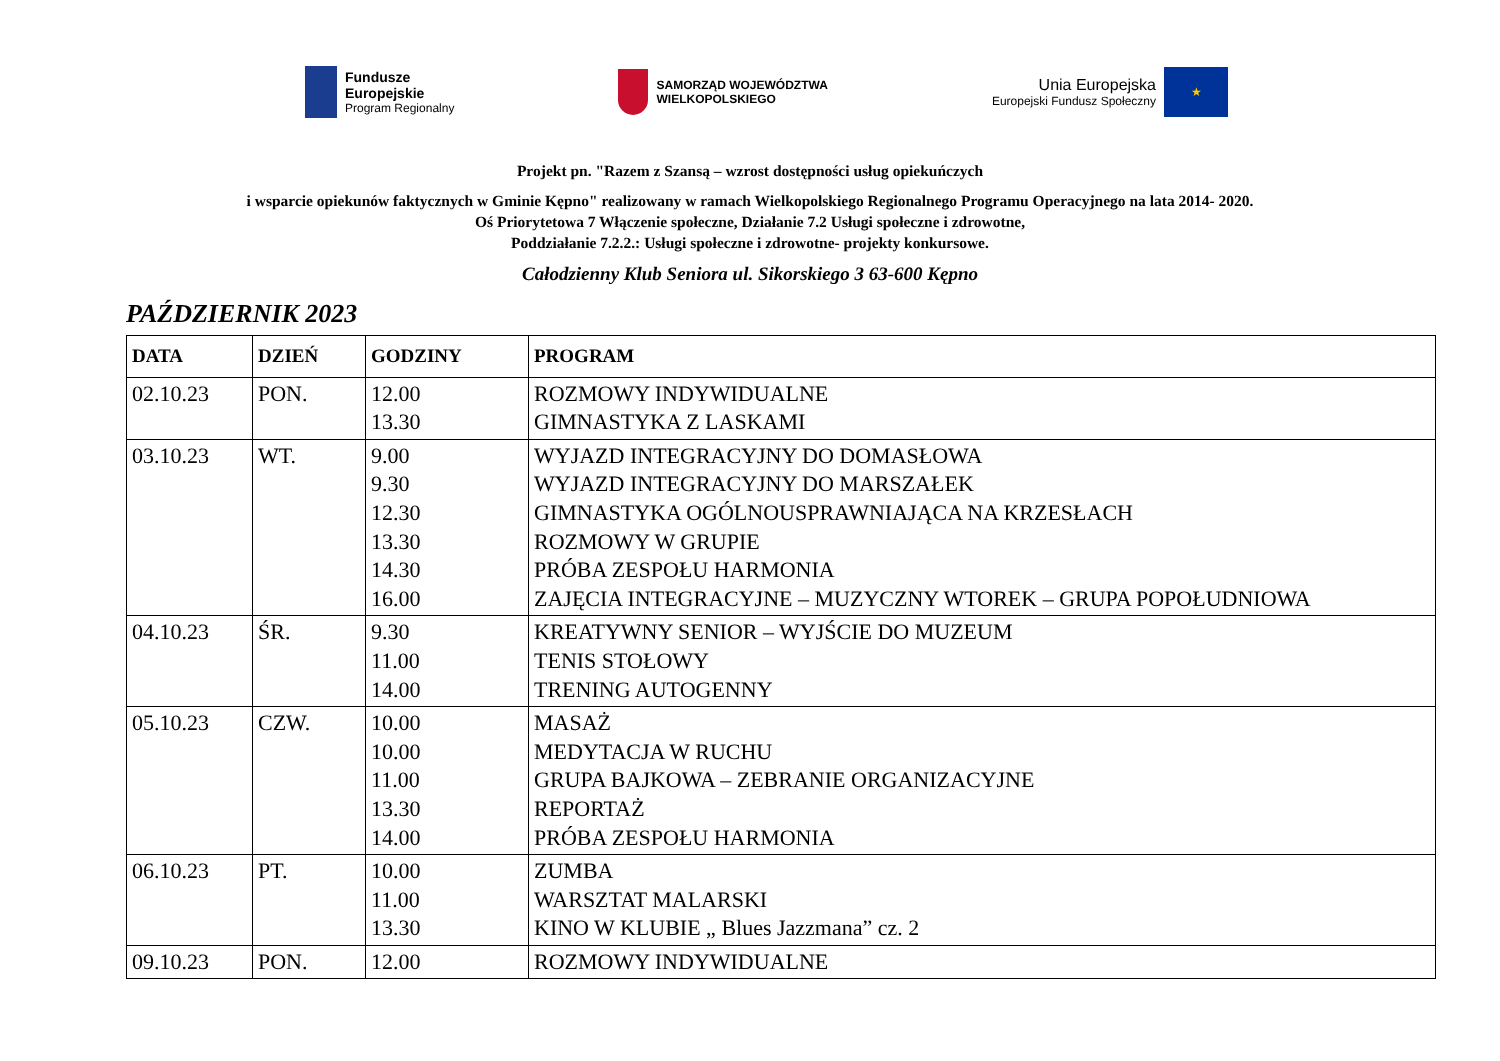Fundusze
Europejskie
Program Regionalny
SAMORZĄD WOJEWÓDZTWA
WIELKOPOLSKIEGO
Unia Europejska
Europejski Fundusz Społeczny
★
Projekt pn. "Razem z Szansą – wzrost dostępności usług opiekuńczych
i wsparcie opiekunów faktycznych w Gminie Kępno" realizowany w ramach Wielkopolskiego Regionalnego Programu Operacyjnego na lata 2014- 2020.
Oś Priorytetowa 7 Włączenie społeczne, Działanie 7.2 Usługi społeczne i zdrowotne,
Poddziałanie 7.2.2.: Usługi społeczne i zdrowotne- projekty konkursowe.
Całodzienny Klub Seniora ul. Sikorskiego 3 63-600 Kępno
PAŹDZIERNIK 2023
| DATA | DZIEŃ | GODZINY | PROGRAM |
| --- | --- | --- | --- |
| 02.10.23 | PON. | 12.00 13.30 | ROZMOWY INDYWIDUALNE GIMNASTYKA Z LASKAMI |
| 03.10.23 | WT. | 9.00 9.30 12.30 13.30 14.30 16.00 | WYJAZD INTEGRACYJNY DO DOMASŁOWA WYJAZD INTEGRACYJNY DO MARSZAŁEK GIMNASTYKA OGÓLNOUSPRAWNIAJĄCA NA KRZESŁACH ROZMOWY W GRUPIE PRÓBA ZESPOŁU HARMONIA ZAJĘCIA INTEGRACYJNE – MUZYCZNY WTOREK – GRUPA POPOŁUDNIOWA |
| 04.10.23 | ŚR. | 9.30 11.00 14.00 | KREATYWNY SENIOR – WYJŚCIE DO MUZEUM TENIS STOŁOWY TRENING AUTOGENNY |
| 05.10.23 | CZW. | 10.00 10.00 11.00 13.30 14.00 | MASAŻ MEDYTACJA W RUCHU GRUPA BAJKOWA – ZEBRANIE ORGANIZACYJNE REPORTAŻ PRÓBA ZESPOŁU HARMONIA |
| 06.10.23 | PT. | 10.00 11.00 13.30 | ZUMBA WARSZTAT MALARSKI KINO W KLUBIE „ Blues Jazzmana” cz. 2 |
| 09.10.23 | PON. | 12.00 | ROZMOWY INDYWIDUALNE |